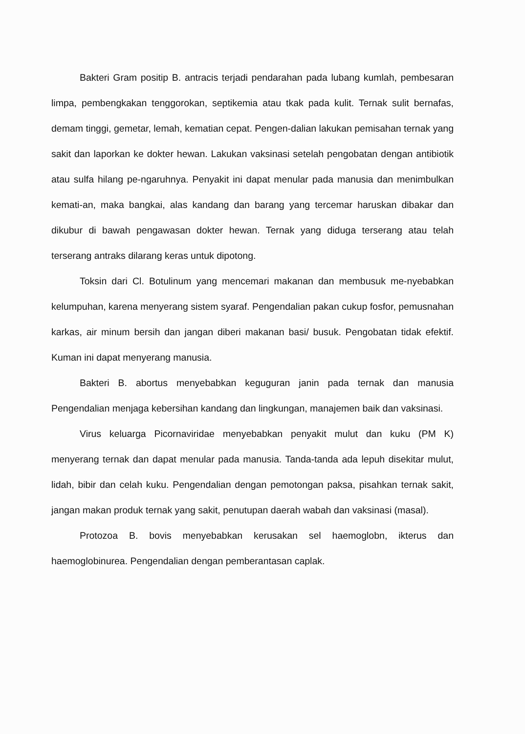Bakteri Gram positip B. antracis terjadi pendarahan pada lubang kumlah, pembesaran limpa, pembengkakan tenggorokan, septikemia atau tkak pada kulit. Ternak sulit bernafas, demam tinggi, gemetar, lemah, kematian cepat. Pengen-dalian lakukan pemisahan ternak yang sakit dan laporkan ke dokter hewan. Lakukan vaksinasi setelah pengobatan dengan antibiotik atau sulfa hilang pe-ngaruhnya. Penyakit ini dapat menular pada manusia dan menimbulkan kemati-an, maka bangkai, alas kandang dan barang yang tercemar haruskan dibakar dan dikubur di bawah pengawasan dokter hewan. Ternak yang diduga terserang atau telah terserang antraks dilarang keras untuk dipotong.
Toksin dari Cl. Botulinum yang mencemari makanan dan membusuk me-nyebabkan kelumpuhan, karena menyerang sistem syaraf. Pengendalian pakan cukup fosfor, pemusnahan karkas, air minum bersih dan jangan diberi makanan basi/ busuk. Pengobatan tidak efektif. Kuman ini dapat menyerang manusia.
Bakteri B. abortus menyebabkan keguguran janin pada ternak dan manusia Pengendalian menjaga kebersihan kandang dan lingkungan, manajemen baik dan vaksinasi.
Virus keluarga Picornaviridae menyebabkan penyakit mulut dan kuku (PM K) menyerang ternak dan dapat menular pada manusia. Tanda-tanda ada lepuh disekitar mulut, lidah, bibir dan celah kuku. Pengendalian dengan pemotongan paksa, pisahkan ternak sakit, jangan makan produk ternak yang sakit, penutupan daerah wabah dan vaksinasi (masal).
Protozoa B. bovis menyebabkan kerusakan sel haemoglobn, ikterus dan haemoglobinurea. Pengendalian dengan pemberantasan caplak.